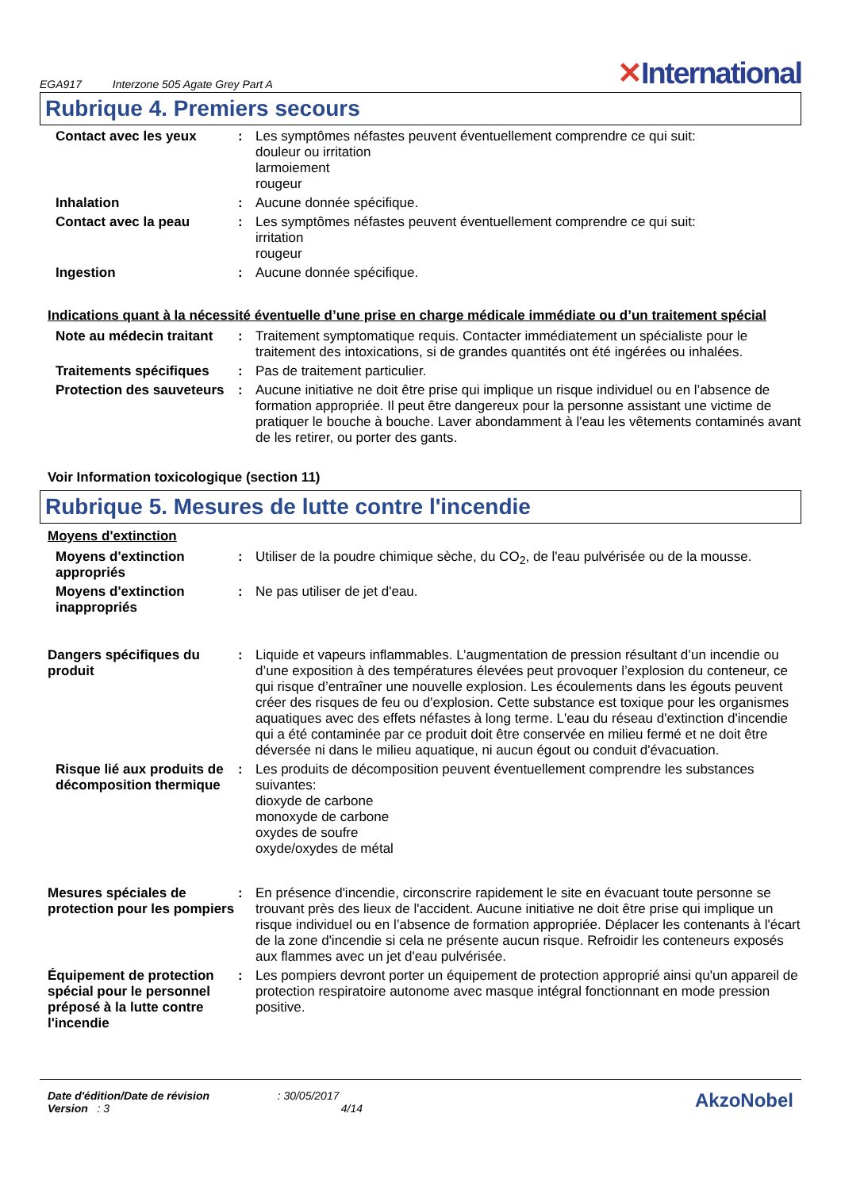EGA917 Interzone 505 Agate Grey Part A
✕International
Rubrique 4. Premiers secours
Contact avec les yeux : Les symptômes néfastes peuvent éventuellement comprendre ce qui suit:
douleur ou irritation
larmoiement
rougeur
Inhalation : Aucune donnée spécifique.
Contact avec la peau : Les symptômes néfastes peuvent éventuellement comprendre ce qui suit:
irritation
rougeur
Ingestion : Aucune donnée spécifique.
Indications quant à la nécessité éventuelle d’une prise en charge médicale immédiate ou d’un traitement spécial
Note au médecin traitant : Traitement symptomatique requis. Contacter immédiatement un spécialiste pour le traitement des intoxications, si de grandes quantités ont été ingérées ou inhalées.
Traitements spécifiques : Pas de traitement particulier.
Protection des sauveteurs
: Aucune initiative ne doit être prise qui implique un risque individuel ou en l’absence de formation appropriée. Il peut être dangereux pour la personne assistant une victime de pratiquer le bouche à bouche. Laver abondamment à l'eau les vêtements contaminés avant de les retirer, ou porter des gants.
Voir Information toxicologique (section 11)
Rubrique 5. Mesures de lutte contre l'incendie
Moyens d'extinction
Moyens d'extinction appropriés
: Utiliser de la poudre chimique sèche, du CO<sub>2</sub>, de l'eau pulvérisée ou de la mousse.
Moyens d'extinction inappropriés
: Ne pas utiliser de jet d'eau.
Dangers spécifiques du produit
: Liquide et vapeurs inflammables. L’augmentation de pression résultant d’un incendie ou d’une exposition à des températures élevées peut provoquer l’explosion du conteneur, ce qui risque d’entraîner une nouvelle explosion. Les écoulements dans les égouts peuvent créer des risques de feu ou d'explosion. Cette substance est toxique pour les organismes aquatiques avec des effets néfastes à long terme. L'eau du réseau d'extinction d'incendie qui a été contaminée par ce produit doit être conservée en milieu fermé et ne doit être déversée ni dans le milieu aquatique, ni aucun égout ou conduit d'évacuation.
Risque lié aux produits de décomposition thermique
: Les produits de décomposition peuvent éventuellement comprendre les substances suivantes:
dioxyde de carbone
monoxyde de carbone
oxydes de soufre
oxyde/oxydes de métal
Mesures spéciales de protection pour les pompiers
: En présence d'incendie, circonscrire rapidement le site en évacuant toute personne se trouvant près des lieux de l'accident. Aucune initiative ne doit être prise qui implique un risque individuel ou en l’absence de formation appropriée. Déplacer les contenants à l'écart de la zone d'incendie si cela ne présente aucun risque. Refroidir les conteneurs exposés aux flammes avec un jet d'eau pulvérisée.
Équipement de protection spécial pour le personnel préposé à la lutte contre l'incendie
: Les pompiers devront porter un équipement de protection approprié ainsi qu'un appareil de protection respiratoire autonome avec masque intégral fonctionnant en mode pression positive.
Date d'édition/Date de révision : 30/05/2017
Version : 3 4/14
AkzoNobel